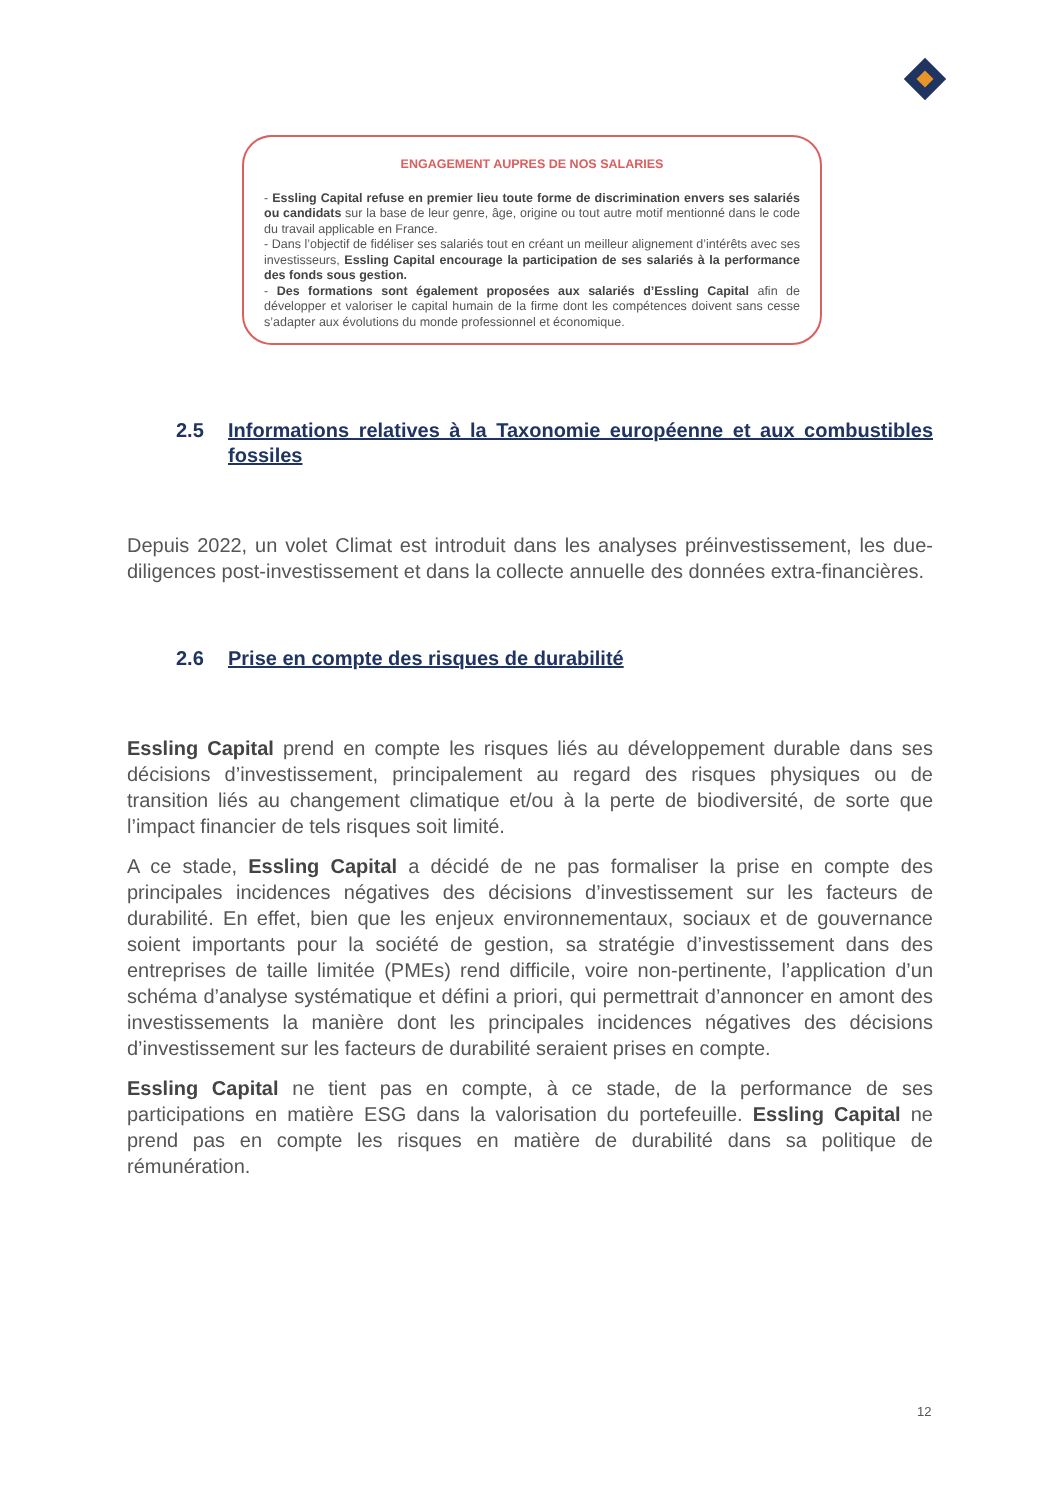ENGAGEMENT AUPRES DE NOS SALARIES
- Essling Capital refuse en premier lieu toute forme de discrimination envers ses salariés ou candidats sur la base de leur genre, âge, origine ou tout autre motif mentionné dans le code du travail applicable en France.
- Dans l’objectif de fidéliser ses salariés tout en créant un meilleur alignement d’intérêts avec ses investisseurs, Essling Capital encourage la participation de ses salariés à la performance des fonds sous gestion.
- Des formations sont également proposées aux salariés d’Essling Capital afin de développer et valoriser le capital humain de la firme dont les compétences doivent sans cesse s’adapter aux évolutions du monde professionnel et économique.
2.5 Informations relatives à la Taxonomie européenne et aux combustibles fossiles
Depuis 2022, un volet Climat est introduit dans les analyses préinvestissement, les due-diligences post-investissement et dans la collecte annuelle des données extra-financières.
2.6 Prise en compte des risques de durabilité
Essling Capital prend en compte les risques liés au développement durable dans ses décisions d’investissement, principalement au regard des risques physiques ou de transition liés au changement climatique et/ou à la perte de biodiversité, de sorte que l’impact financier de tels risques soit limité.
A ce stade, Essling Capital a décidé de ne pas formaliser la prise en compte des principales incidences négatives des décisions d’investissement sur les facteurs de durabilité. En effet, bien que les enjeux environnementaux, sociaux et de gouvernance soient importants pour la société de gestion, sa stratégie d’investissement dans des entreprises de taille limitée (PMEs) rend difficile, voire non-pertinente, l’application d’un schéma d’analyse systématique et défini a priori, qui permettrait d’annoncer en amont des investissements la manière dont les principales incidences négatives des décisions d’investissement sur les facteurs de durabilité seraient prises en compte.
Essling Capital ne tient pas en compte, à ce stade, de la performance de ses participations en matière ESG dans la valorisation du portefeuille. Essling Capital ne prend pas en compte les risques en matière de durabilité dans sa politique de rémunération.
12